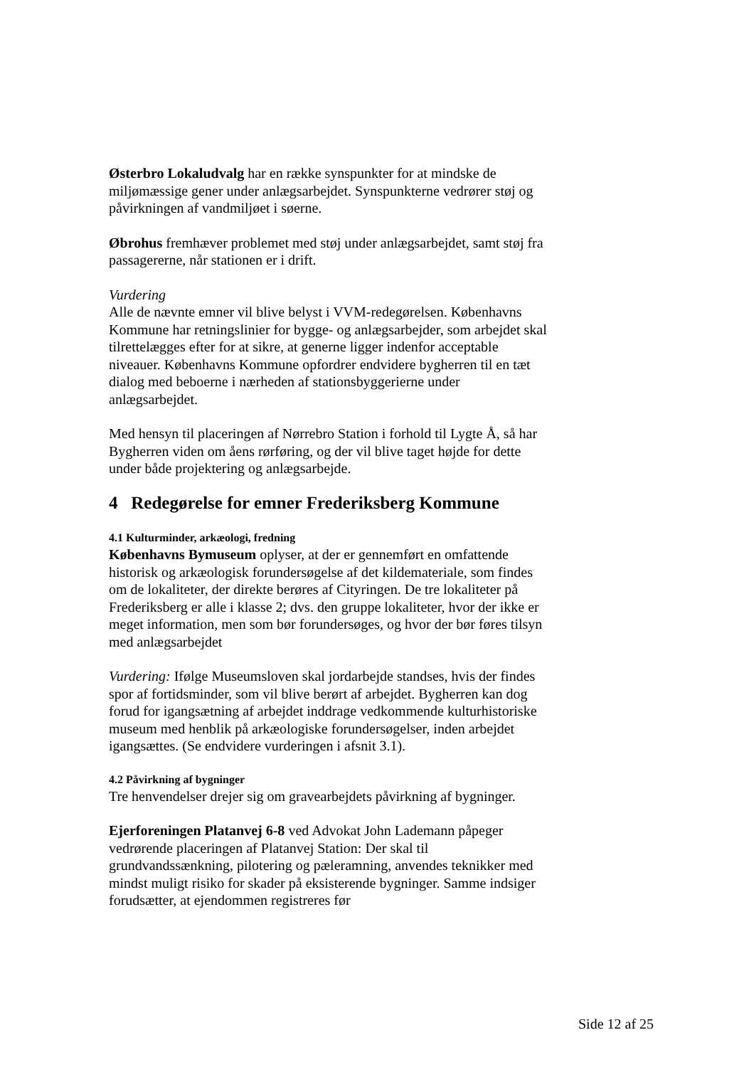Østerbro Lokaludvalg har en række synspunkter for at mindske de miljømæssige gener under anlægsarbejdet. Synspunkterne vedrører støj og påvirkningen af vandmiljøet i søerne.
Øbrohus fremhæver problemet med støj under anlægsarbejdet, samt støj fra passagererne, når stationen er i drift.
Vurdering
Alle de nævnte emner vil blive belyst i VVM-redegørelsen. Københavns Kommune har retningslinier for bygge- og anlægsarbejder, som arbejdet skal tilrettelægges efter for at sikre, at generne ligger indenfor acceptable niveauer. Københavns Kommune opfordrer endvidere bygherren til en tæt dialog med beboerne i nærheden af stationsbyggerierne under anlægsarbejdet.
Med hensyn til placeringen af Nørrebro Station i forhold til Lygte Å, så har Bygherren viden om åens rørføring, og der vil blive taget højde for dette under både projektering og anlægsarbejde.
4 Redegørelse for emner Frederiksberg Kommune
4.1 Kulturminder, arkæologi, fredning
Københavns Bymuseum oplyser, at der er gennemført en omfattende historisk og arkæologisk forundersøgelse af det kildemateriale, som findes om de lokaliteter, der direkte berøres af Cityringen. De tre lokaliteter på Frederiksberg er alle i klasse 2; dvs. den gruppe lokaliteter, hvor der ikke er meget information, men som bør forundersøges, og hvor der bør føres tilsyn med anlægsarbejdet
Vurdering: Ifølge Museumsloven skal jordarbejde standses, hvis der findes spor af fortidsminder, som vil blive berørt af arbejdet. Bygherren kan dog forud for igangsætning af arbejdet inddrage vedkommende kulturhistoriske museum med henblik på arkæologiske forundersøgelser, inden arbejdet igangsættes. (Se endvidere vurderingen i afsnit 3.1).
4.2 Påvirkning af bygninger
Tre henvendelser drejer sig om gravearbejdets påvirkning af bygninger.
Ejerforeningen Platanvej 6-8 ved Advokat John Lademann påpeger vedrørende placeringen af Platanvej Station: Der skal til grundvandssænkning, pilotering og pæleramning, anvendes teknikker med mindst muligt risiko for skader på eksisterende bygninger. Samme indsiger forudsætter, at ejendommen registreres før
Side 12 af 25